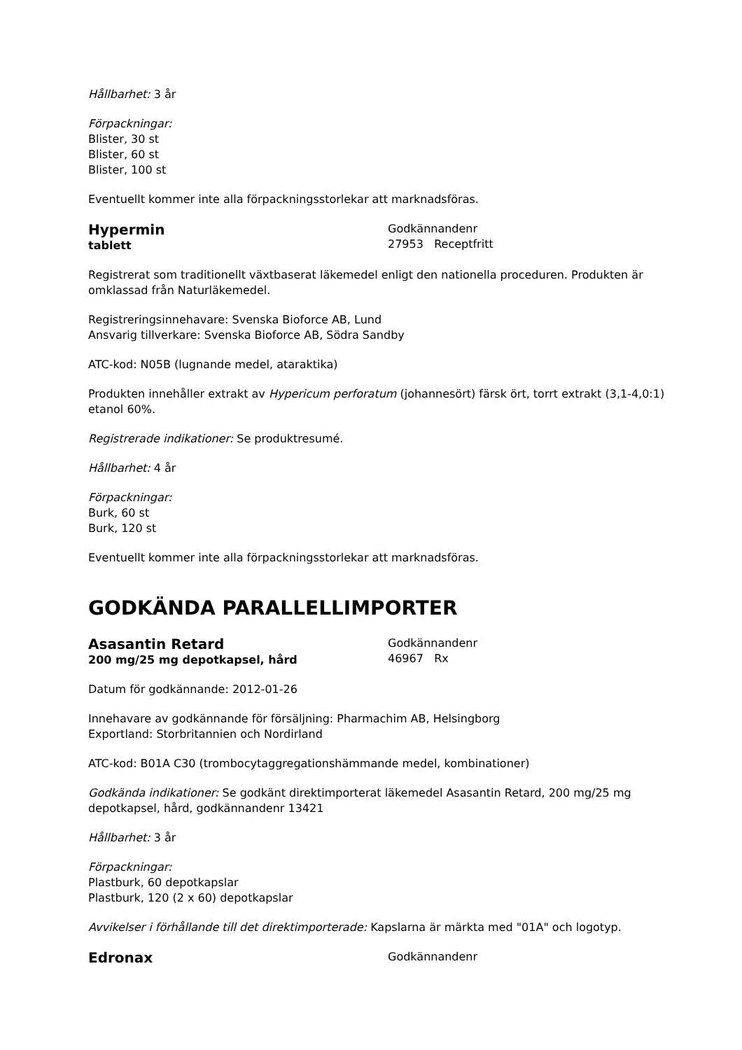Hållbarhet: 3 år
Förpackningar:
Blister, 30 st
Blister, 60 st
Blister, 100 st
Eventuellt kommer inte alla förpackningsstorlekar att marknadsföras.
Hypermin
tablett
Godkännandenr
27953 Receptfritt
Registrerat som traditionellt växtbaserat läkemedel enligt den nationella proceduren. Produkten är omklassad från Naturläkemedel.
Registreringsinnehavare: Svenska Bioforce AB, Lund
Ansvarig tillverkare: Svenska Bioforce AB, Södra Sandby
ATC-kod: N05B (lugnande medel, ataraktika)
Produkten innehåller extrakt av Hypericum perforatum (johannesört) färsk ört, torrt extrakt (3,1-4,0:1) etanol 60%.
Registrerade indikationer: Se produktresumé.
Hållbarhet: 4 år
Förpackningar:
Burk, 60 st
Burk, 120 st
Eventuellt kommer inte alla förpackningsstorlekar att marknadsföras.
GODKÄNDA PARALLELLIMPORTER
Asasantin Retard
200 mg/25 mg depotkapsel, hård
Godkännandenr
46967 Rx
Datum för godkännande: 2012-01-26
Innehavare av godkännande för försäljning: Pharmachim AB, Helsingborg
Exportland: Storbritannien och Nordirland
ATC-kod: B01A C30 (trombocytaggregationshämmande medel, kombinationer)
Godkända indikationer: Se godkänt direktimporterat läkemedel Asasantin Retard, 200 mg/25 mg depotkapsel, hård, godkännandenr 13421
Hållbarhet: 3 år
Förpackningar:
Plastburk, 60 depotkapslar
Plastburk, 120 (2 x 60) depotkapslar
Avvikelser i förhållande till det direktimporterade: Kapslarna är märkta med "01A" och logotyp.
Edronax
Godkännandenr